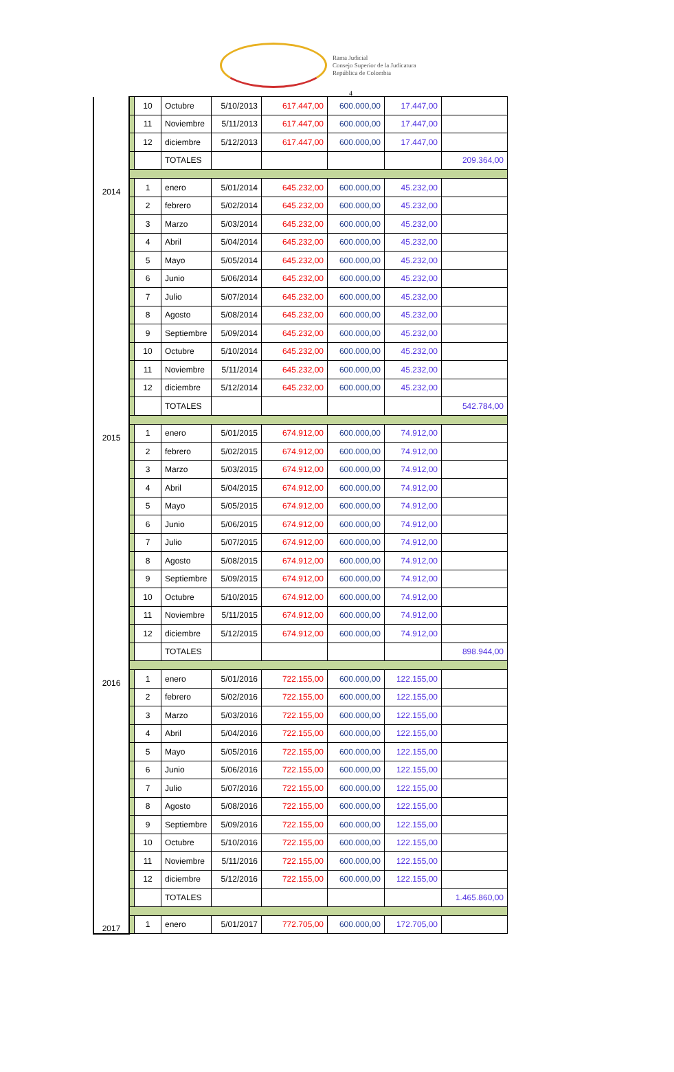Rama Judicial
Consejo Superior de la Judicatura
República de Colombia
4
| | | 10 | Octubre | 5/10/2013 | 617.447,00 | 600.000,00 | 17.447,00 | |
| | | 11 | Noviembre | 5/11/2013 | 617.447,00 | 600.000,00 | 17.447,00 | |
| | | 12 | diciembre | 5/12/2013 | 617.447,00 | 600.000,00 | 17.447,00 | |
| | | | TOTALES | | | | | 209.364,00 |
| 2014 | | 1 | enero | 5/01/2014 | 645.232,00 | 600.000,00 | 45.232,00 | |
| | | 2 | febrero | 5/02/2014 | 645.232,00 | 600.000,00 | 45.232,00 | |
| | | 3 | Marzo | 5/03/2014 | 645.232,00 | 600.000,00 | 45.232,00 | |
| | | 4 | Abril | 5/04/2014 | 645.232,00 | 600.000,00 | 45.232,00 | |
| | | 5 | Mayo | 5/05/2014 | 645.232,00 | 600.000,00 | 45.232,00 | |
| | | 6 | Junio | 5/06/2014 | 645.232,00 | 600.000,00 | 45.232,00 | |
| | | 7 | Julio | 5/07/2014 | 645.232,00 | 600.000,00 | 45.232,00 | |
| | | 8 | Agosto | 5/08/2014 | 645.232,00 | 600.000,00 | 45.232,00 | |
| | | 9 | Septiembre | 5/09/2014 | 645.232,00 | 600.000,00 | 45.232,00 | |
| | | 10 | Octubre | 5/10/2014 | 645.232,00 | 600.000,00 | 45.232,00 | |
| | | 11 | Noviembre | 5/11/2014 | 645.232,00 | 600.000,00 | 45.232,00 | |
| | | 12 | diciembre | 5/12/2014 | 645.232,00 | 600.000,00 | 45.232,00 | |
| | | | TOTALES | | | | | 542.784,00 |
| 2015 | | 1 | enero | 5/01/2015 | 674.912,00 | 600.000,00 | 74.912,00 | |
| | | 2 | febrero | 5/02/2015 | 674.912,00 | 600.000,00 | 74.912,00 | |
| | | 3 | Marzo | 5/03/2015 | 674.912,00 | 600.000,00 | 74.912,00 | |
| | | 4 | Abril | 5/04/2015 | 674.912,00 | 600.000,00 | 74.912,00 | |
| | | 5 | Mayo | 5/05/2015 | 674.912,00 | 600.000,00 | 74.912,00 | |
| | | 6 | Junio | 5/06/2015 | 674.912,00 | 600.000,00 | 74.912,00 | |
| | | 7 | Julio | 5/07/2015 | 674.912,00 | 600.000,00 | 74.912,00 | |
| | | 8 | Agosto | 5/08/2015 | 674.912,00 | 600.000,00 | 74.912,00 | |
| | | 9 | Septiembre | 5/09/2015 | 674.912,00 | 600.000,00 | 74.912,00 | |
| | | 10 | Octubre | 5/10/2015 | 674.912,00 | 600.000,00 | 74.912,00 | |
| | | 11 | Noviembre | 5/11/2015 | 674.912,00 | 600.000,00 | 74.912,00 | |
| | | 12 | diciembre | 5/12/2015 | 674.912,00 | 600.000,00 | 74.912,00 | |
| | | | TOTALES | | | | | 898.944,00 |
| 2016 | | 1 | enero | 5/01/2016 | 722.155,00 | 600.000,00 | 122.155,00 | |
| | | 2 | febrero | 5/02/2016 | 722.155,00 | 600.000,00 | 122.155,00 | |
| | | 3 | Marzo | 5/03/2016 | 722.155,00 | 600.000,00 | 122.155,00 | |
| | | 4 | Abril | 5/04/2016 | 722.155,00 | 600.000,00 | 122.155,00 | |
| | | 5 | Mayo | 5/05/2016 | 722.155,00 | 600.000,00 | 122.155,00 | |
| | | 6 | Junio | 5/06/2016 | 722.155,00 | 600.000,00 | 122.155,00 | |
| | | 7 | Julio | 5/07/2016 | 722.155,00 | 600.000,00 | 122.155,00 | |
| | | 8 | Agosto | 5/08/2016 | 722.155,00 | 600.000,00 | 122.155,00 | |
| | | 9 | Septiembre | 5/09/2016 | 722.155,00 | 600.000,00 | 122.155,00 | |
| | | 10 | Octubre | 5/10/2016 | 722.155,00 | 600.000,00 | 122.155,00 | |
| | | 11 | Noviembre | 5/11/2016 | 722.155,00 | 600.000,00 | 122.155,00 | |
| | | 12 | diciembre | 5/12/2016 | 722.155,00 | 600.000,00 | 122.155,00 | |
| | | | TOTALES | | | | | 1.465.860,00 |
| 2017 | | 1 | enero | 5/01/2017 | 772.705,00 | 600.000,00 | 172.705,00 | |